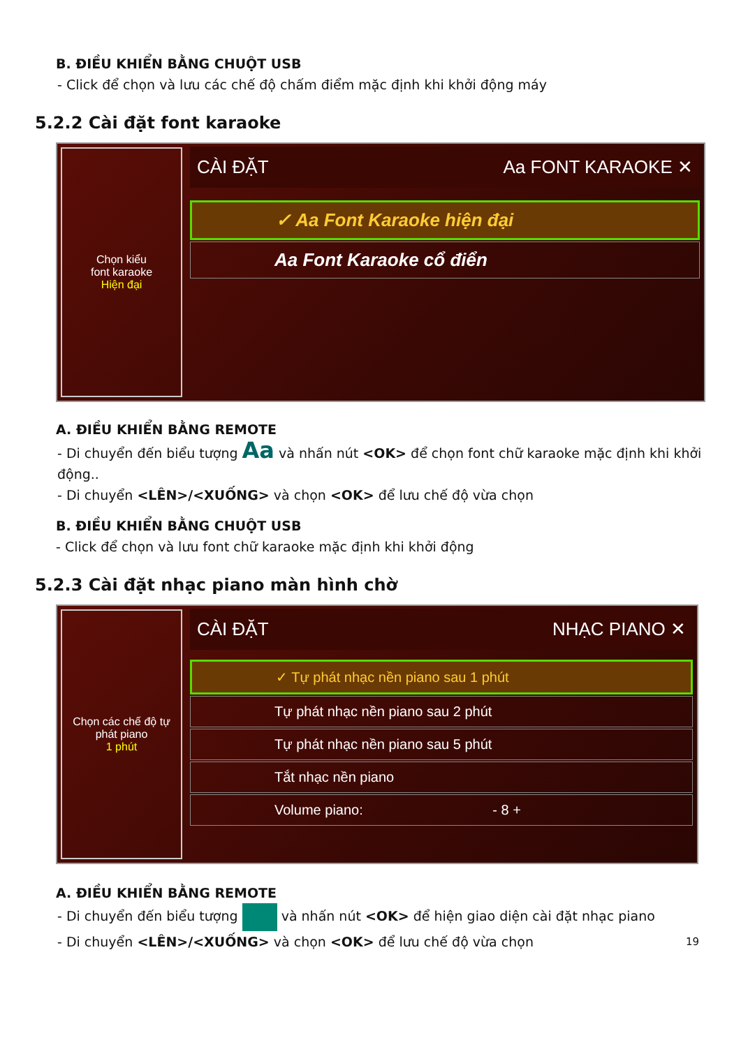B. ĐIỀU KHIỂN BẰNG CHUỘT USB
- Click để chọn và lưu các chế độ chấm điểm mặc định khi khởi động máy
5.2.2 Cài đặt font karaoke
Chọn kiểu
font karaoke
Hiện đại
CÀI ĐẶT Aa FONT KARAOKE ✕
✓ Aa Font Karaoke hiện đại
Aa Font Karaoke cổ điển
A. ĐIỀU KHIỂN BẰNG REMOTE
- Di chuyển đến biểu tượng Aa và nhấn nút <OK> để chọn font chữ karaoke mặc định khi khởi động..
- Di chuyển <LÊN>/<XUỐNG> và chọn <OK> để lưu chế độ vừa chọn
B. ĐIỀU KHIỂN BẰNG CHUỘT USB
- Click để chọn và lưu font chữ karaoke mặc định khi khởi động
5.2.3 Cài đặt nhạc piano màn hình chờ
Chọn các chế độ tự
phát piano
1 phút
CÀI ĐẶT NHẠC PIANO ✕
✓ Tự phát nhạc nền piano sau 1 phút
Tự phát nhạc nền piano sau 2 phút
Tự phát nhạc nền piano sau 5 phút
Tắt nhạc nền piano
Volume piano: - 8 +
A. ĐIỀU KHIỂN BẰNG REMOTE
- Di chuyển đến biểu tượng và nhấn nút <OK> để hiện giao diện cài đặt nhạc piano
- Di chuyển <LÊN>/<XUỐNG> và chọn <OK> để lưu chế độ vừa chọn 19